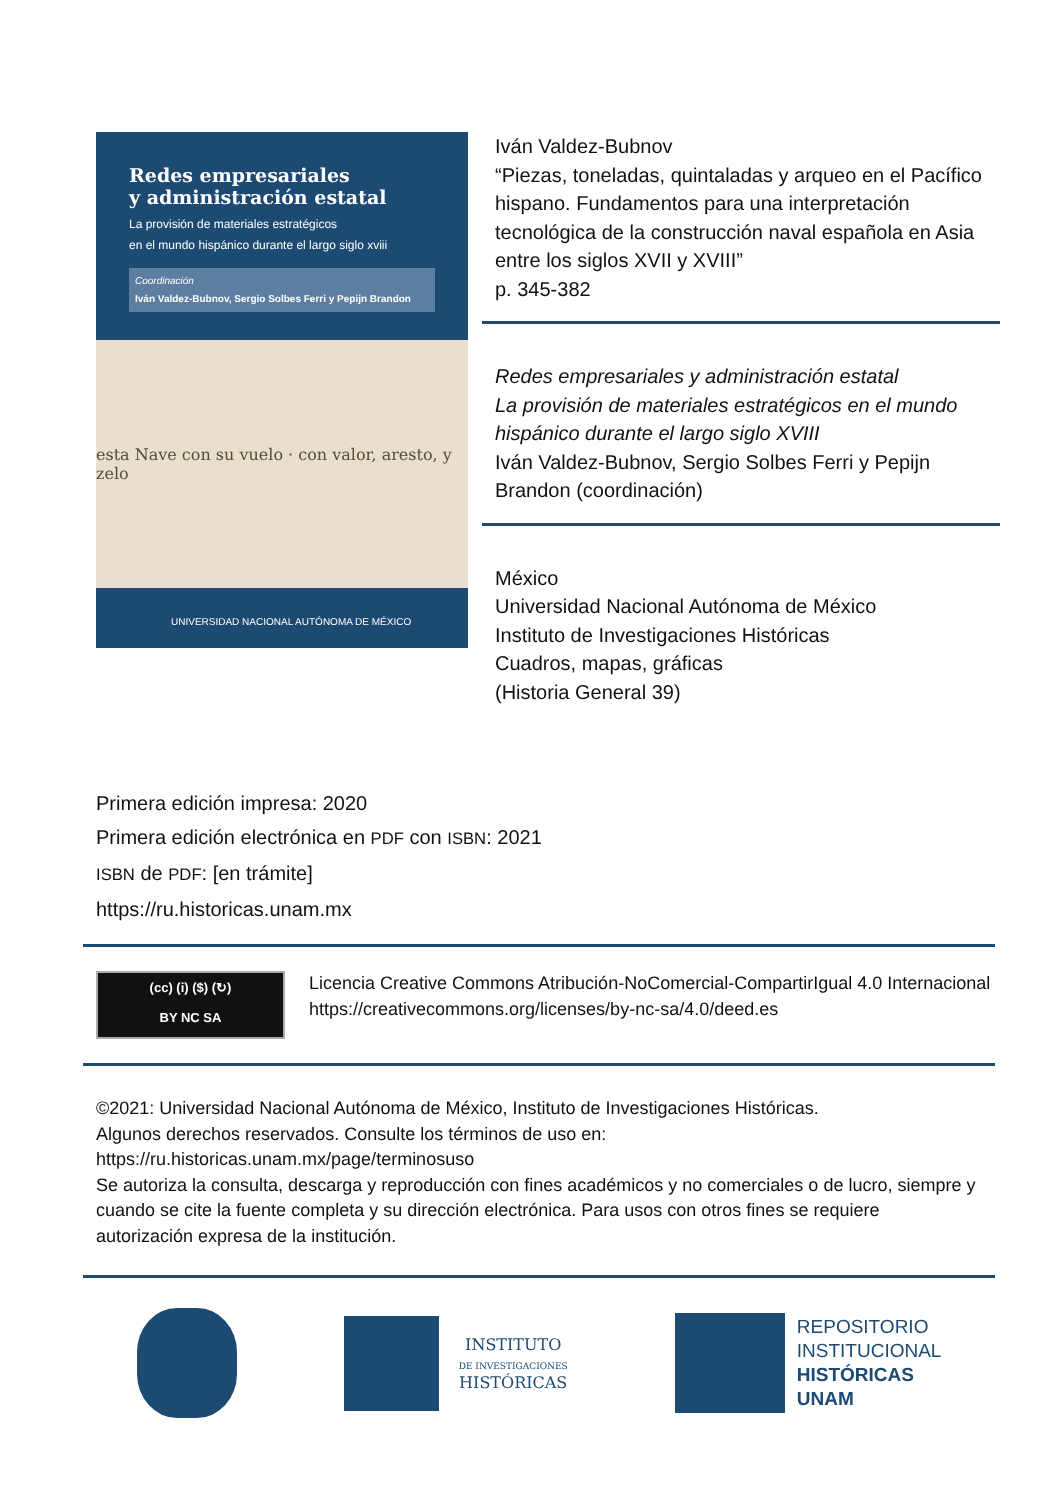Redes empresariales
y administración estatal
La provisión de materiales estratégicos
en el mundo hispánico durante el largo siglo xviii
Coordinación
Iván Valdez-Bubnov, Sergio Solbes Ferri y Pepijn Brandon
esta Nave con su vuelo · con valor, aresto, y zelo
UNIVERSIDAD NACIONAL AUTÓNOMA DE MÉXICO
Iván Valdez-Bubnov
“Piezas, toneladas, quintaladas y arqueo en el Pacífico hispano. Fundamentos para una interpretación tecnológica de la construcción naval española en Asia entre los siglos XVII y XVIII”
p. 345-382
Redes empresariales y administración estatal
La provisión de materiales estratégicos en el mundo hispánico durante el largo siglo XVIII
Iván Valdez-Bubnov, Sergio Solbes Ferri y Pepijn Brandon (coordinación)
México
Universidad Nacional Autónoma de México
Instituto de Investigaciones Históricas
Cuadros, mapas, gráficas
(Historia General 39)
Primera edición impresa: 2020
Primera edición electrónica en PDF con ISBN: 2021
ISBN de PDF: [en trámite]
https://ru.historicas.unam.mx
(cc) (i) ($) (↻)
BY NC SA
Licencia Creative Commons Atribución-NoComercial-CompartirIgual 4.0 Internacional
https://creativecommons.org/licenses/by-nc-sa/4.0/deed.es
©2021: Universidad Nacional Autónoma de México, Instituto de Investigaciones Históricas.
Algunos derechos reservados. Consulte los términos de uso en:
https://ru.historicas.unam.mx/page/terminosuso
Se autoriza la consulta, descarga y reproducción con fines académicos y no comerciales o de lucro, siempre y cuando se cite la fuente completa y su dirección electrónica. Para usos con otros fines se requiere autorización expresa de la institución.
INSTITUTO
DE INVESTIGACIONES
HISTÓRICAS
REPOSITORIO
INSTITUCIONAL
HISTÓRICAS
UNAM